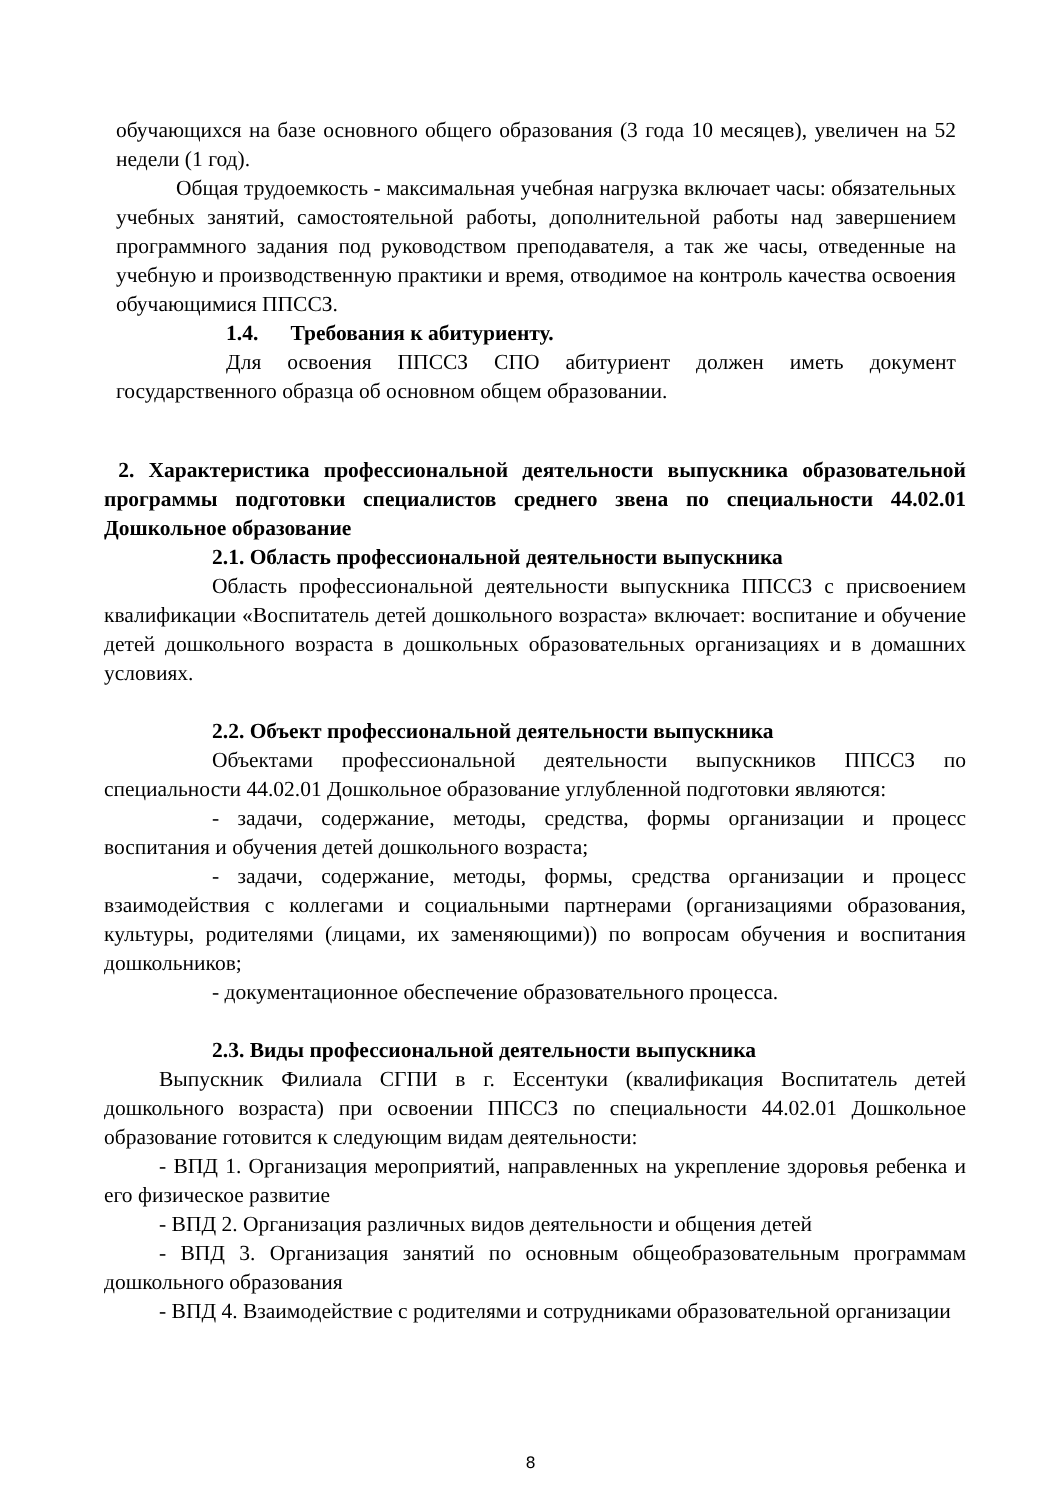обучающихся на базе основного общего образования (3 года 10 месяцев), увеличен на 52 недели (1 год).
Общая трудоемкость - максимальная учебная нагрузка включает часы: обязательных учебных занятий, самостоятельной работы, дополнительной работы над завершением программного задания под руководством преподавателя, а так же часы, отведенные на учебную и производственную практики и время, отводимое на контроль качества освоения обучающимися ППССЗ.
1.4. Требования к абитуриенту.
Для освоения ППССЗ СПО абитуриент должен иметь документ государственного образца об основном общем образовании.
2. Характеристика профессиональной деятельности выпускника образовательной программы подготовки специалистов среднего звена по специальности 44.02.01 Дошкольное образование
2.1. Область профессиональной деятельности выпускника
Область профессиональной деятельности выпускника ППССЗ с присвоением квалификации «Воспитатель детей дошкольного возраста» включает: воспитание и обучение детей дошкольного возраста в дошкольных образовательных организациях и в домашних условиях.
2.2. Объект профессиональной деятельности выпускника
Объектами профессиональной деятельности выпускников ППССЗ по специальности 44.02.01 Дошкольное образование углубленной подготовки являются:
- задачи, содержание, методы, средства, формы организации и процесс воспитания и обучения детей дошкольного возраста;
- задачи, содержание, методы, формы, средства организации и процесс взаимодействия с коллегами и социальными партнерами (организациями образования, культуры, родителями (лицами, их заменяющими)) по вопросам обучения и воспитания дошкольников;
- документационное обеспечение образовательного процесса.
2.3. Виды профессиональной деятельности выпускника
Выпускник Филиала СГПИ в г. Ессентуки (квалификация Воспитатель детей дошкольного возраста) при освоении ППССЗ по специальности 44.02.01 Дошкольное образование готовится к следующим видам деятельности:
- ВПД 1. Организация мероприятий, направленных на укрепление здоровья ребенка и его физическое развитие
- ВПД 2. Организация различных видов деятельности и общения детей
- ВПД 3. Организация занятий по основным общеобразовательным программам дошкольного образования
- ВПД 4. Взаимодействие с родителями и сотрудниками образовательной организации
8